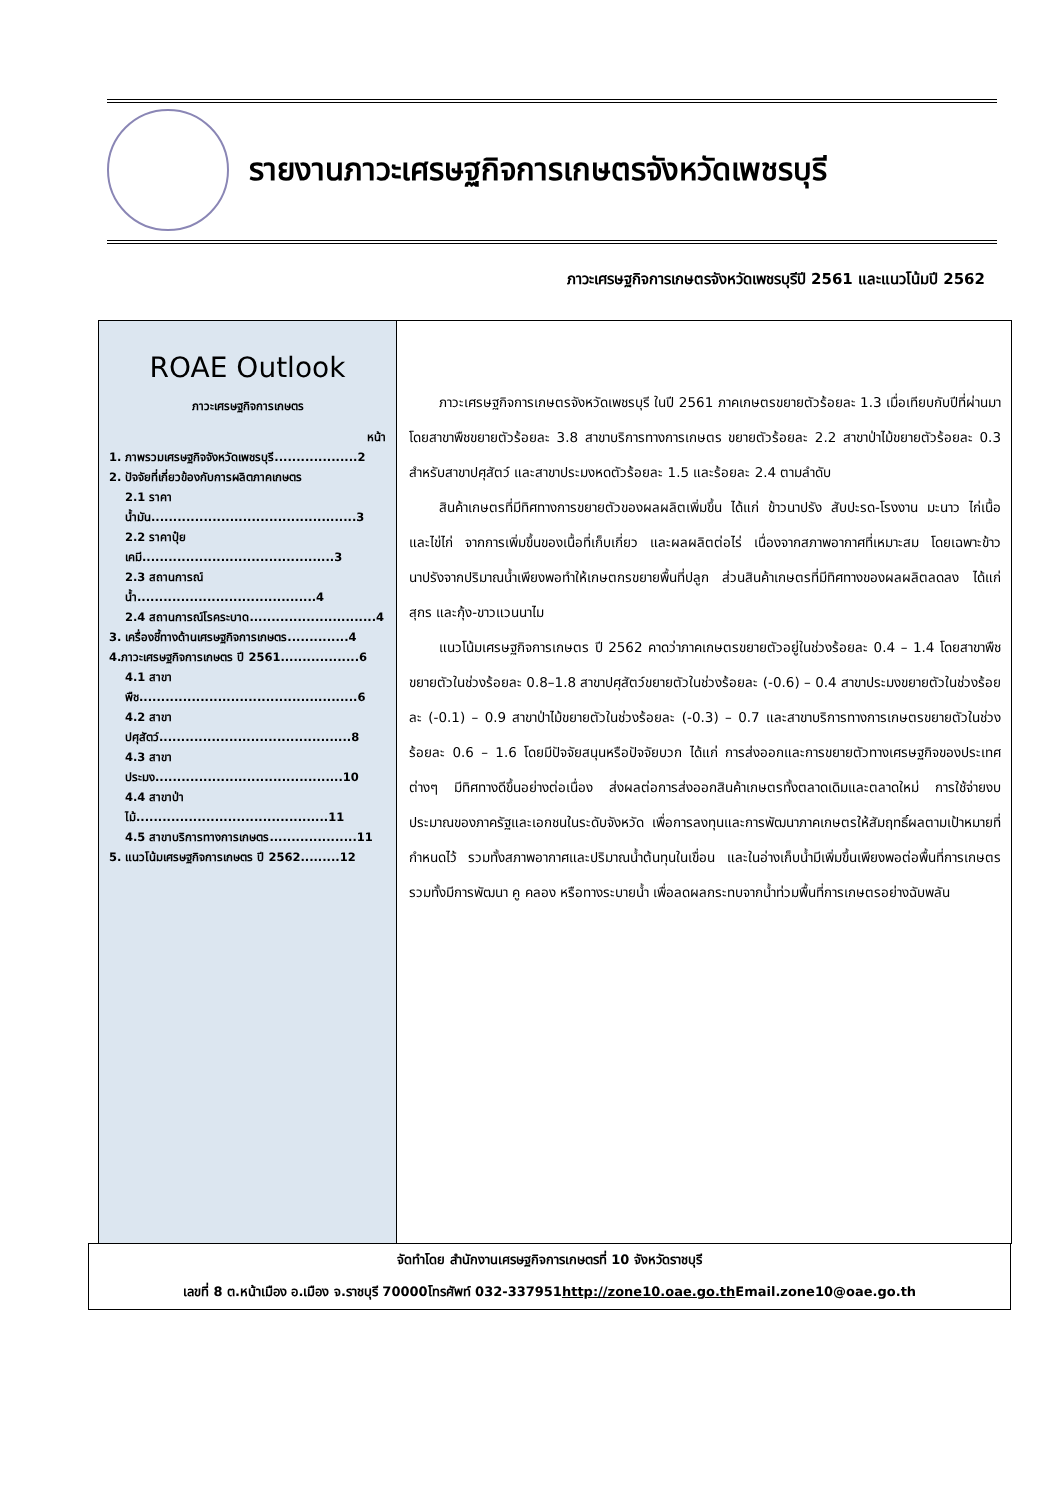รายงานภาวะเศรษฐกิจการเกษตรจังหวัดเพชรบุรี
ภาวะเศรษฐกิจการเกษตรจังหวัดเพชรบุรีปี 2561 และแนวโน้มปี 2562
ROAE Outlook
ภาวะเศรษฐกิจการเกษตร
หน้า
1. ภาพรวมเศรษฐกิจจังหวัดเพชรบุรี...................2
2. ปัจจัยที่เกี่ยวข้องกับการผลิตภาคเกษตร
2.1 ราคาน้ำมัน...............................................3
2.2 ราคาปุ๋ยเคมี............................................3
2.3 สถานการณ์น้ำ.........................................4
2.4 สถานการณ์โรคระบาด.............................4
3. เครื่องชี้ทางด้านเศรษฐกิจการเกษตร..............4
4.ภาวะเศรษฐกิจการเกษตร ปี 2561..................6
4.1 สาขาพืช..................................................6
4.2 สาขาปศุสัตว์............................................8
4.3 สาขาประมง...........................................10
4.4 สาขาป่าไม้............................................11
4.5 สาขาบริการทางการเกษตร....................11
5. แนวโน้มเศรษฐกิจการเกษตร ปี 2562.........12
ภาวะเศรษฐกิจการเกษตรจังหวัดเพชรบุรี ในปี 2561 ภาคเกษตรขยายตัวร้อยละ 1.3 เมื่อเทียบกับปีที่ผ่านมา โดยสาขาพืชขยายตัวร้อยละ 3.8 สาขาบริการทางการเกษตร ขยายตัวร้อยละ 2.2 สาขาป่าไม้ขยายตัวร้อยละ 0.3 สำหรับสาขาปศุสัตว์ และสาขาประมงหดตัวร้อยละ 1.5 และร้อยละ 2.4 ตามลำดับ
สินค้าเกษตรที่มีทิศทางการขยายตัวของผลผลิตเพิ่มขึ้น ได้แก่ ข้าวนาปรัง สับปะรด-โรงงาน มะนาว ไก่เนื้อ และไข่ไก่ จากการเพิ่มขึ้นของเนื้อที่เก็บเกี่ยว และผลผลิตต่อไร่ เนื่องจากสภาพอากาศที่เหมาะสม โดยเฉพาะข้าวนาปรังจากปริมาณน้ำเพียงพอทำให้เกษตกรขยายพื้นที่ปลูก ส่วนสินค้าเกษตรที่มีทิศทางของผลผลิตลดลง ได้แก่ สุกร และกุ้ง-ขาวแวนนาไม
แนวโน้มเศรษฐกิจการเกษตร ปี 2562 คาดว่าภาคเกษตรขยายตัวอยู่ในช่วงร้อยละ 0.4 – 1.4 โดยสาขาพืชขยายตัวในช่วงร้อยละ 0.8–1.8 สาขาปศุสัตว์ขยายตัวในช่วงร้อยละ (-0.6) – 0.4 สาขาประมงขยายตัวในช่วงร้อยละ (-0.1) – 0.9 สาขาป่าไม้ขยายตัวในช่วงร้อยละ (-0.3) – 0.7 และสาขาบริการทางการเกษตรขยายตัวในช่วงร้อยละ 0.6 – 1.6 โดยมีปัจจัยสนุนหรือปัจจัยบวก ได้แก่ การส่งออกและการขยายตัวทางเศรษฐกิจของประเทศต่างๆ มีทิศทางดีขึ้นอย่างต่อเนื่อง ส่งผลต่อการส่งออกสินค้าเกษตรทั้งตลาดเดิมและตลาดใหม่ การใช้จ่ายงบประมาณของภาครัฐและเอกชนในระดับจังหวัด เพื่อการลงทุนและการพัฒนาภาคเกษตรให้สัมฤทธิ์ผลตามเป้าหมายที่กำหนดไว้ รวมทั้งสภาพอากาศและปริมาณน้ำต้นทุนในเขื่อน และในอ่างเก็บน้ำมีเพิ่มขึ้นเพียงพอต่อพื้นที่การเกษตร รวมทั้งมีการพัฒนา คู คลอง หรือทางระบายน้ำ เพื่อลดผลกระทบจากน้ำท่วมพื้นที่การเกษตรอย่างฉับพลัน
จัดทำโดย สำนักงานเศรษฐกิจการเกษตรที่ 10 จังหวัดราชบุรี
เลขที่ 8 ต.หน้าเมือง อ.เมือง จ.ราชบุรี 70000โทรศัพท์ 032-337951http://zone10.oae.go.th Email.zone10@oae.go.th